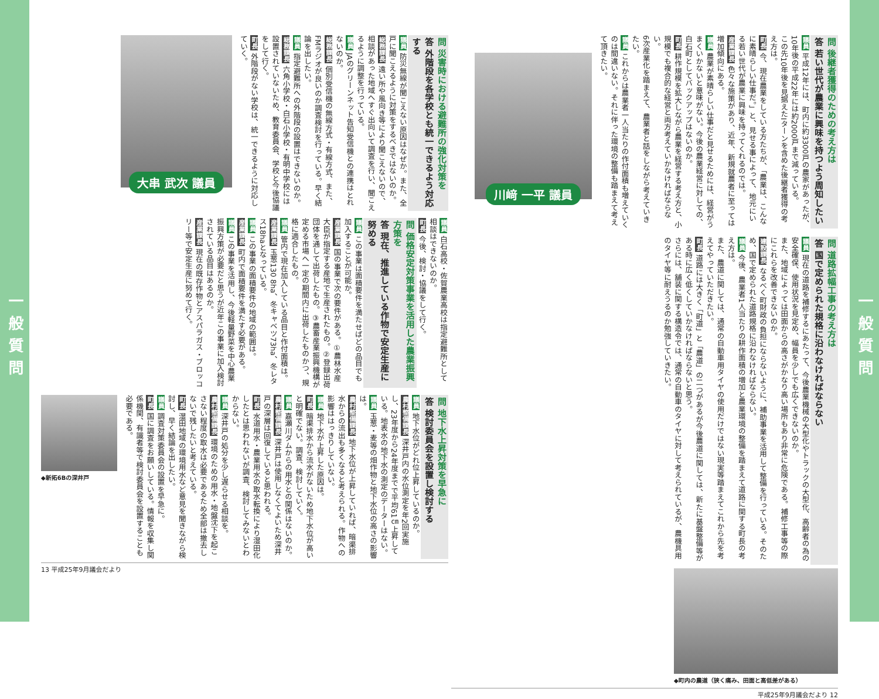一般質問
問 後継者獲得のための考え方は
答 若い世代が農業に興味を持つよう周知したい
議員 平成12年には、町内に約3300戸の農家があったが、10年後の平成22年には約2000戸まで減っている。
この先10年後を見据えたIターンを含めた後継者獲得の考え方は。
町長 今、現在農業をしている方たちが、「農業は、こんなに素晴らしい仕事だ。」と、見せる事によって、地元にいる若い世代が農業に興味を持ってくれるのでは。
産業課長 色々な施策があり、近年、新規就農者に至っては増加傾向にある。
議員 農業が素晴らしい仕事だと見せるためには、経営がうまくいかないと意味がない。今後の農業経営に対しての、白石町としてバックアップはないのか。
町長 耕作規模を拡大しながら農業を経営する考え方と、小規模でも複合的な経営と両方考えていかなければならない。
6次産業化を踏まえて、農業者と話をしながら考えていきたい。
議員 これからは農業者一人当たりの作付面積も増えていくのは間違いない。それに伴った環境の整備も踏まえて考えて頂きたい。
川﨑 一平 議員
問 道路拡幅工事の考え方は
答 国で定められた規格に沿わなければならない
議員 現在の道路を補修するにあたって、今後農業機械の大型化やトラックの大型化、高齢者の為の安全確保、使用状況を見定め、幅員を少しでも広くできないのか。
また、地域によっては田面からの高さがかなり高い場所もあり非常に危険である。補修工事等の際にこれらを改善できないのか。
建設課長 なるべく町財政の負担にならないように、補助事業を活用して整備を行っている。そのため、国で定められた道路規格に沿わなければならない。
議員 今後、農業者1人当たりの耕作面積の増加と農業環境の整備を踏まえて道路に関する町長の考え方は。
また、農道に関しては、通常の自動車用タイヤの使用だけではない現実等踏まえてこれから先を考えてやっていただきたい。
町長 道路には大きく「町道」と「農道」の二つがあるが今後農道に関しては、新たに基盤整備等がある時に広く低くしていかなければならないと思う。
さらには、舗装に関する構造令では、通常の自動車のタイヤに対して考えられているが、農機具用のタイヤ等に耐えうるのか勉強していきたい。
◆町内の農道（狭く痛み、田面と高低差がある）
平成25年9月議会だより 12
一般質問
大串 武次 議員
問 災害時における避難所の強化対策を
答 外階段を各学校とも統一できるよう対応する
議員 防災無線が聞こえない原因はなぜか。また、全戸に聞こえるように対策をするべきではないのか。
総務課長 遠い所や風向き等により聞こえないので、相談があった地域へすぐ出向いて調査を行い、聞こえるように調整を行っている。
議員 JAのグリーンネット告知受信機との連携はとれないのか。
総務課長 個別受信機の無線方式・有線方式、また、FMラジオが良いのか調査検討を行っている。早く結論を出したい。
議員 指定避難所への外階段の設置はできないのか。
総務課長 六角小学校・白石小学校・有明中学校には設置されていないため、教育委員会、学校と今後協議をして行く。
町長 外階段がない学校は、統一できるように対応していく。
議員 白石高校・佐賀農業高校は指定避難所として相談はできないのか。
町長 今後、検討・協議をして行く。
問 価格安定対策事業を活用した農業振興方策を
答 現在、推進している作物で安定生産に努める
議員 この事業は面積要件を満たせばどの品目でも加入することが可能か。
産業課長 国の事業で次の要件がある。①農林水産大臣が指定する産地で生産されたもの。②登録出荷団体を通して出荷したもの。③農畜産業振興機構が定める市場へ一定の期間内に出荷したものかつ、規格に適合したもの。
議員 管内で現在加入している品目と作付面積は。
産業課長 玉葱130 8ha、冬キャベツ73ha、冬レタス18haとなっている。
議員 この事業の面積要件の地域の範囲は。
産業課長 町内で面積要件を満たす必要がある。
議員 この事業を活用し、今後軽量野菜を中心農業振興方策が必要だと思うが近年この事業に加入検討されている品目はあるのか。
産業課長 現在の既存作物とアスパラガス・ブロッコリー等で安定生産に努めて行く。
問 地下水上昇対策を早急に
答 検討委員会を設置し検討する
議員 地下水位がどれ位上昇しているのか。
農村整備課長 深井戸内の水位測定を年2回実施し、23年度から24年度までで平均61㎝上昇している。地表水の地下水の測定のデーターはない。
議員 玉葱・麦等の畑作物と地下水位の高さの影響は。
農村整備課長 地下水位が上昇していれば、暗渠排水からの流出も多くなると考えられる。作物への影響ははっきりしていない。
議員 地下水が上昇した原因は。
町長 暗渠排水から流水がないため地下水位が高いと明確でない。調査、検討していく。
議員 嘉瀬川ダムからの用水との関係はないのか。
農村整備課長 深井戸は使用しなくてよいため深井戸の深層は回復していると思われる。
町長 水道用水・農業用水の取水転換により湿田化したとは思われないが調査、検討してみないとわからない。
議員 深井戸の処分を少し遅らせる相談を。
農村整備課長 環境のための用水・地盤沈下を起こさない程度の取水は必要であるため全部は撤去しないで残したいと考えている。
町長 湿田地域の環境用水など意見を聞きながら検討し、早く結論を出したい。
議員 調査対策委員会の設置を早急に。
町長 国に調査をお願いしている。情報を収集し関係機関、有識者等で検討委員会を設置することも必要である。
◆新拓6Bの深井戸
13 平成25年9月議会だより